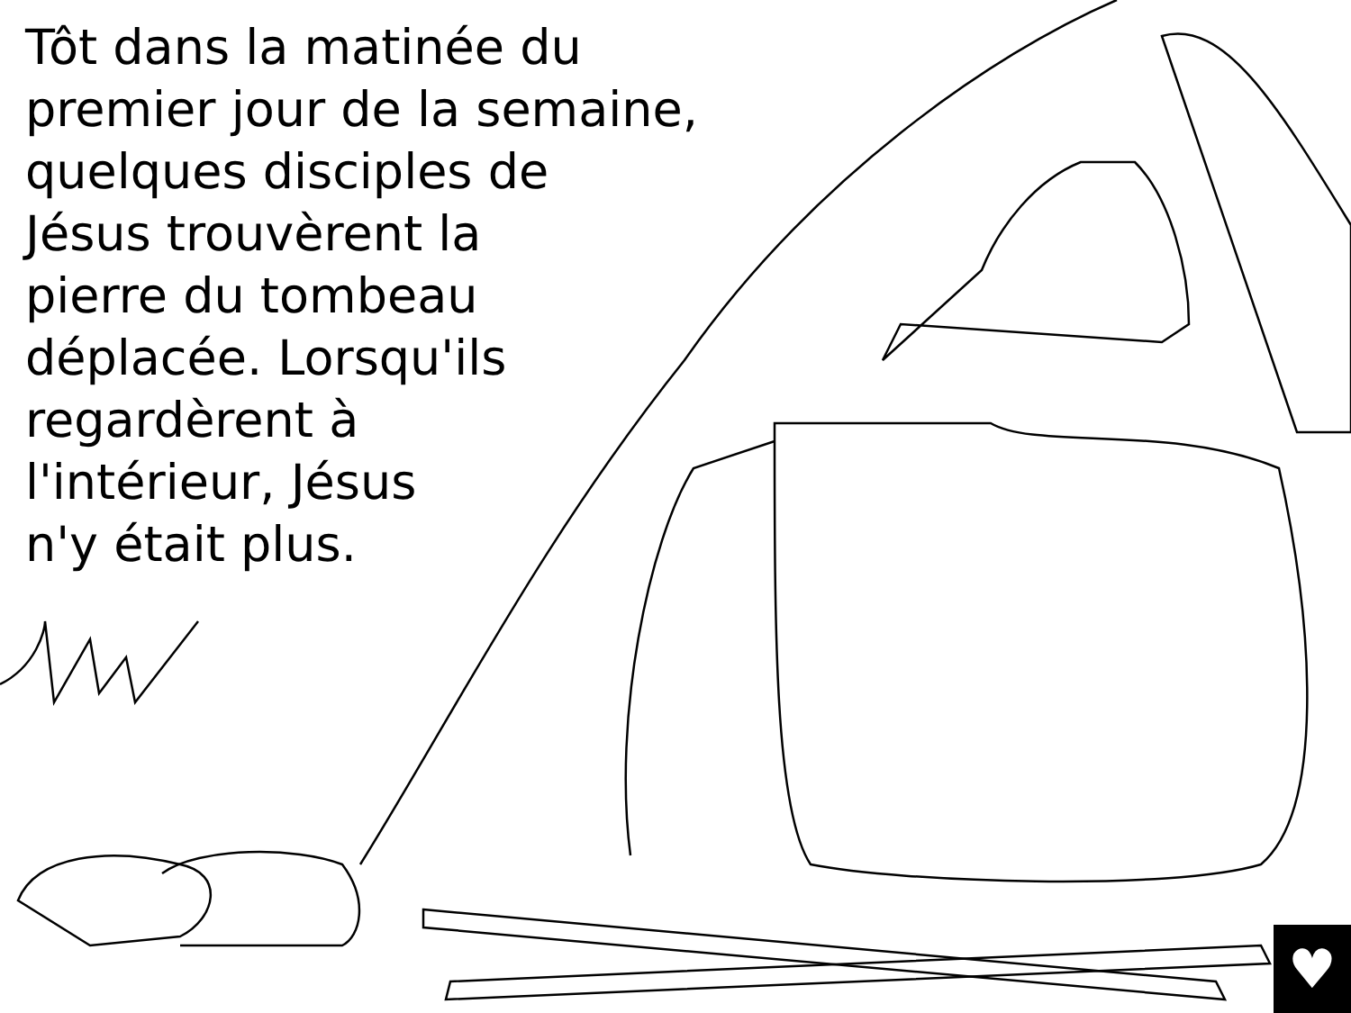Tôt dans la matinée du
premier jour de la semaine,
quelques disciples de
Jésus trouvèrent la
pierre du tombeau
déplacée. Lorsqu'ils
regardèrent à
l'intérieur, Jésus
n'y était plus.
♥